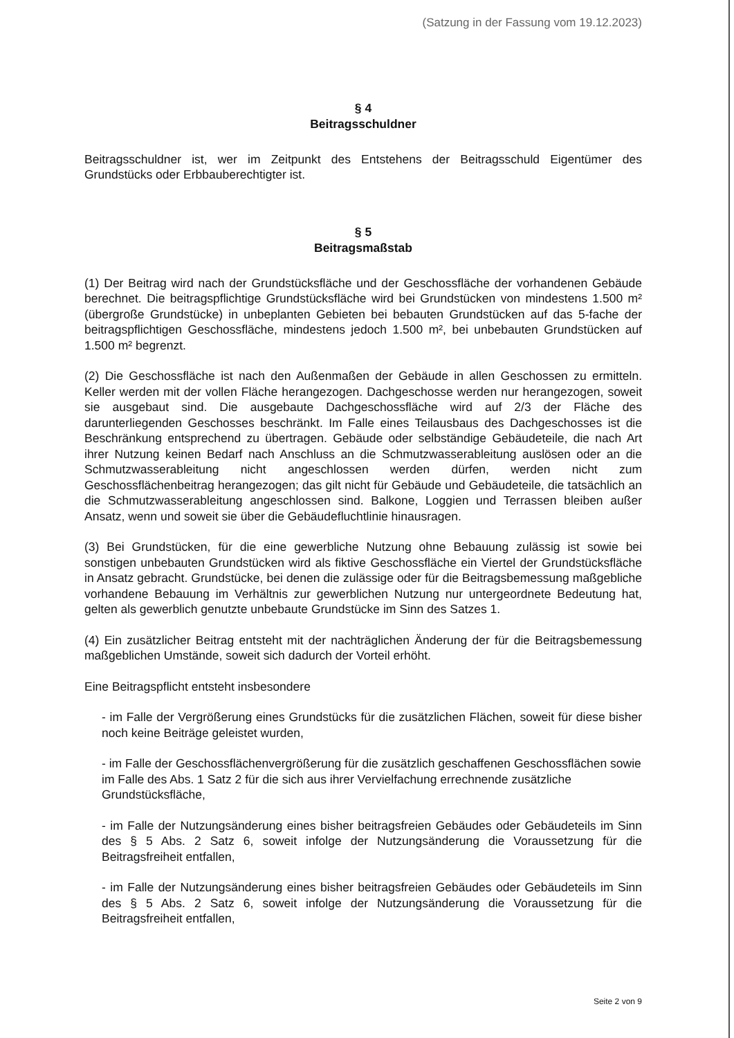(Satzung in der Fassung vom 19.12.2023)
§ 4
Beitragsschuldner
Beitragsschuldner ist, wer im Zeitpunkt des Entstehens der Beitragsschuld Eigentümer des Grundstücks oder Erbbauberechtigter ist.
§ 5
Beitragsmaßstab
(1) Der Beitrag wird nach der Grundstücksfläche und der Geschossfläche der vorhandenen Gebäude berechnet. Die beitragspflichtige Grundstücksfläche wird bei Grundstücken von mindestens 1.500 m² (übergroße Grundstücke) in unbeplanten Gebieten bei bebauten Grundstücken auf das 5-fache der beitragspflichtigen Geschossfläche, mindestens jedoch 1.500 m², bei unbebauten Grundstücken auf 1.500 m² begrenzt.
(2) Die Geschossfläche ist nach den Außenmaßen der Gebäude in allen Geschossen zu ermitteln. Keller werden mit der vollen Fläche herangezogen. Dachgeschosse werden nur herangezogen, soweit sie ausgebaut sind. Die ausgebaute Dachgeschossfläche wird auf 2/3 der Fläche des darunterliegenden Geschosses beschränkt. Im Falle eines Teilausbaus des Dachgeschosses ist die Beschränkung entsprechend zu übertragen. Gebäude oder selbständige Gebäudeteile, die nach Art ihrer Nutzung keinen Bedarf nach Anschluss an die Schmutzwasserableitung auslösen oder an die Schmutzwasserableitung nicht angeschlossen werden dürfen, werden nicht zum Geschossflächenbeitrag herangezogen; das gilt nicht für Gebäude und Gebäudeteile, die tatsächlich an die Schmutzwasserableitung angeschlossen sind. Balkone, Loggien und Terrassen bleiben außer Ansatz, wenn und soweit sie über die Gebäudefluchtlinie hinausragen.
(3) Bei Grundstücken, für die eine gewerbliche Nutzung ohne Bebauung zulässig ist sowie bei sonstigen unbebauten Grundstücken wird als fiktive Geschossfläche ein Viertel der Grundstücksfläche in Ansatz gebracht. Grundstücke, bei denen die zulässige oder für die Beitragsbemessung maßgebliche vorhandene Bebauung im Verhältnis zur gewerblichen Nutzung nur untergeordnete Bedeutung hat, gelten als gewerblich genutzte unbebaute Grundstücke im Sinn des Satzes 1.
(4) Ein zusätzlicher Beitrag entsteht mit der nachträglichen Änderung der für die Beitragsbemessung maßgeblichen Umstände, soweit sich dadurch der Vorteil erhöht.
Eine Beitragspflicht entsteht insbesondere
- im Falle der Vergrößerung eines Grundstücks für die zusätzlichen Flächen, soweit für diese bisher noch keine Beiträge geleistet wurden,
- im Falle der Geschossflächenvergrößerung für die zusätzlich geschaffenen Geschossflächen sowie im Falle des Abs. 1 Satz 2 für die sich aus ihrer Vervielfachung errechnende zusätzliche Grundstücksfläche,
- im Falle der Nutzungsänderung eines bisher beitragsfreien Gebäudes oder Gebäudeteils im Sinn des § 5 Abs. 2 Satz 6, soweit infolge der Nutzungsänderung die Voraussetzung für die Beitragsfreiheit entfallen,
- im Falle der Nutzungsänderung eines bisher beitragsfreien Gebäudes oder Gebäudeteils im Sinn des § 5 Abs. 2 Satz 6, soweit infolge der Nutzungsänderung die Voraussetzung für die Beitragsfreiheit entfallen,
Seite 2 von 9